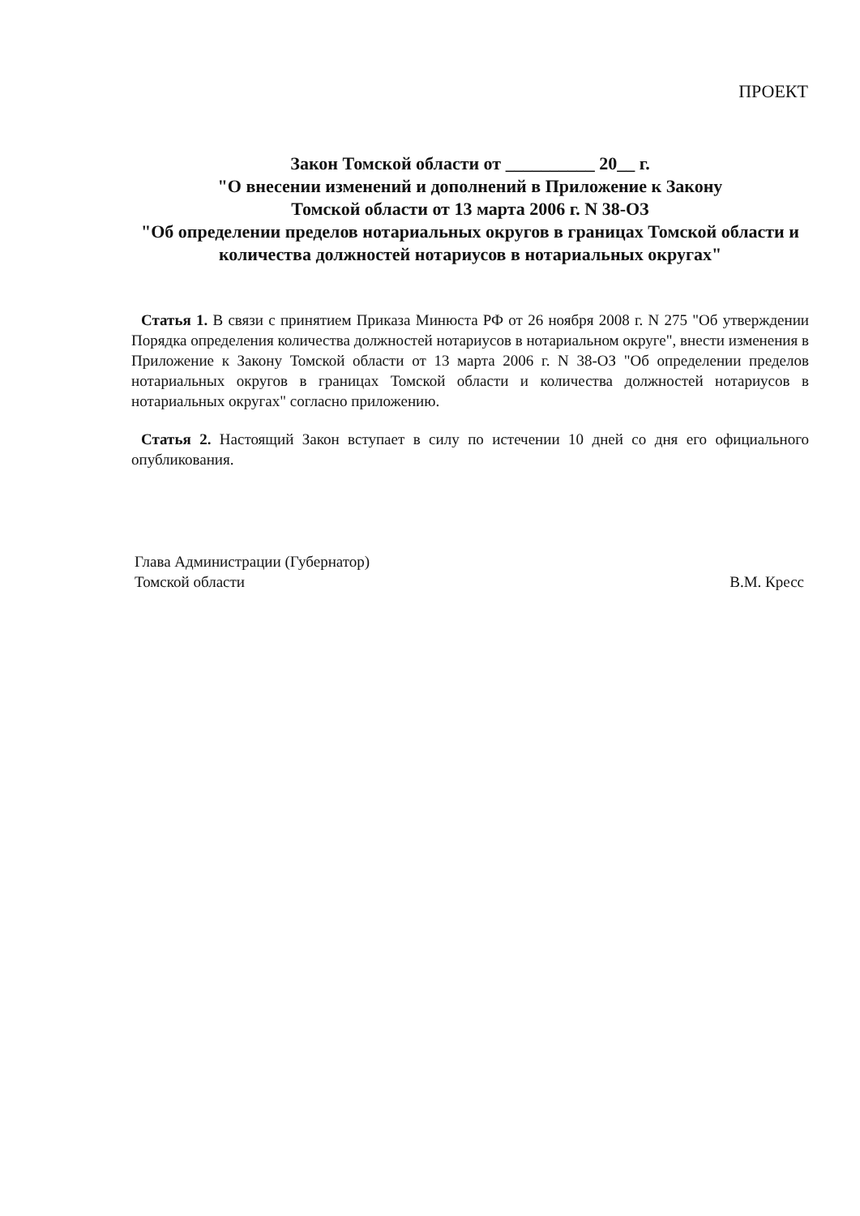ПРОЕКТ
Закон Томской области от __________ 20__ г.
"О внесении изменений и дополнений в Приложение к Закону
Томской области от 13 марта 2006 г. N 38-ОЗ
"Об определении пределов нотариальных округов в границах Томской области и количества должностей нотариусов в нотариальных округах"
Статья 1. В связи с принятием Приказа Минюста РФ от 26 ноября 2008 г. N 275 "Об утверждении Порядка определения количества должностей нотариусов в нотариальном округе", внести изменения в Приложение к Закону Томской области от 13 марта 2006 г. N 38-ОЗ "Об определении пределов нотариальных округов в границах Томской области и количества должностей нотариусов в нотариальных округах" согласно приложению.
Статья 2. Настоящий Закон вступает в силу по истечении 10 дней со дня его официального опубликования.
Глава Администрации (Губернатор)
Томской области
В.М. Кресс